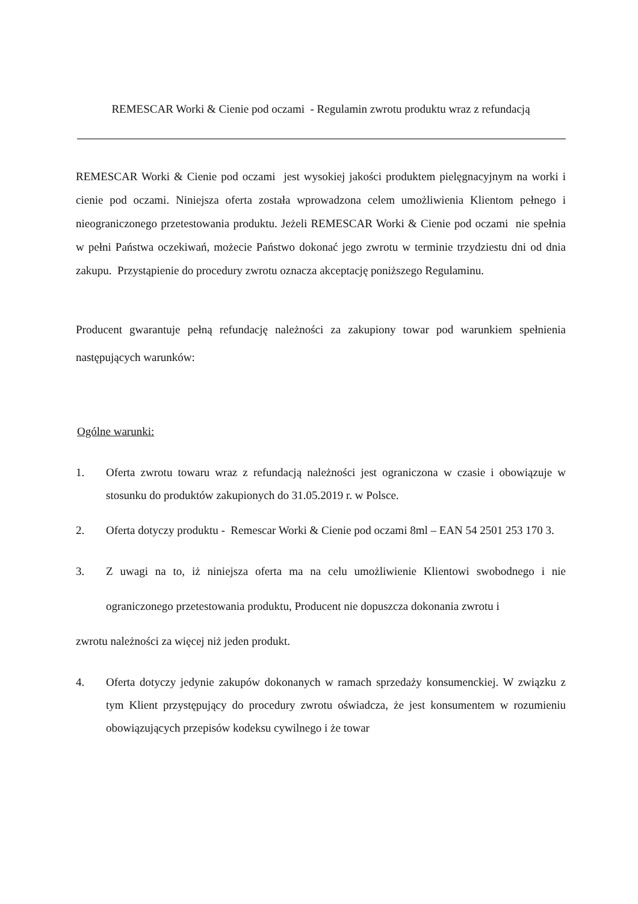REMESCAR Worki & Cienie pod oczami - Regulamin zwrotu produktu wraz z refundacją
REMESCAR Worki & Cienie pod oczami jest wysokiej jakości produktem pielęgnacyjnym na worki i cienie pod oczami. Niniejsza oferta została wprowadzona celem umożliwienia Klientom pełnego i nieograniczonego przetestowania produktu. Jeżeli REMESCAR Worki & Cienie pod oczami nie spełnia w pełni Państwa oczekiwań, możecie Państwo dokonać jego zwrotu w terminie trzydziestu dni od dnia zakupu. Przystąpienie do procedury zwrotu oznacza akceptację poniższego Regulaminu.
Producent gwarantuje pełną refundację należności za zakupiony towar pod warunkiem spełnienia następujących warunków:
Ogólne warunki:
1. Oferta zwrotu towaru wraz z refundacją należności jest ograniczona w czasie i obowiązuje w stosunku do produktów zakupionych do 31.05.2019 r. w Polsce.
2. Oferta dotyczy produktu - Remescar Worki & Cienie pod oczami 8ml – EAN 54 2501 253 170 3.
3. Z uwagi na to, iż niniejsza oferta ma na celu umożliwienie Klientowi swobodnego i nie ograniczonego przetestowania produktu, Producent nie dopuszcza dokonania zwrotu i
zwrotu należności za więcej niż jeden produkt.
4. Oferta dotyczy jedynie zakupów dokonanych w ramach sprzedaży konsumenckiej. W związku z tym Klient przystępujący do procedury zwrotu oświadcza, że jest konsumentem w rozumieniu obowiązujących przepisów kodeksu cywilnego i że towar